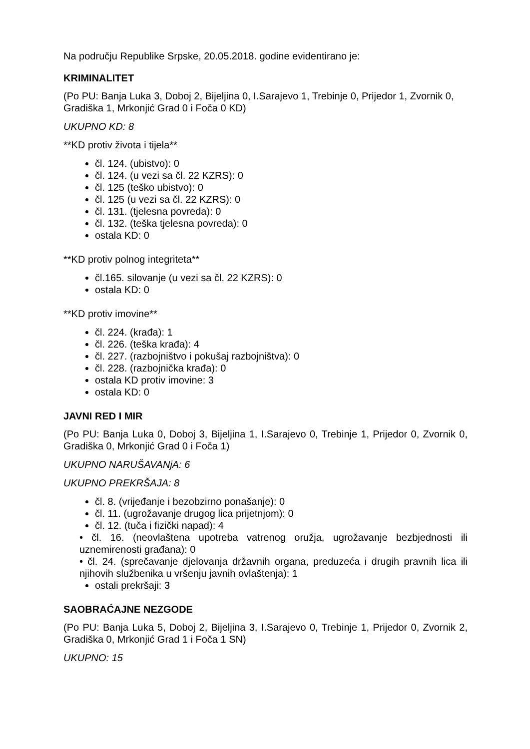Na području Republike Srpske, 20.05.2018. godine evidentirano je:
KRIMINALITET
(Po PU: Banja Luka 3, Doboj 2, Bijeljina 0, I.Sarajevo 1, Trebinje 0, Prijedor 1, Zvornik 0, Gradiška 1, Mrkonjić Grad 0 i Foča 0 KD)
UKUPNO KD: 8
**KD protiv života i tijela**
čl. 124. (ubistvo): 0
čl. 124. (u vezi sa čl. 22 KZRS): 0
čl. 125 (teško ubistvo): 0
čl. 125 (u vezi sa čl. 22 KZRS): 0
čl. 131. (tjelesna povreda): 0
čl. 132. (teška tjelesna povreda): 0
ostala KD: 0
**KD protiv polnog integriteta**
čl.165. silovanje (u vezi sa čl. 22 KZRS): 0
ostala KD: 0
**KD protiv imovine**
čl. 224. (krađa): 1
čl. 226. (teška krađa): 4
čl. 227. (razbojništvo i pokušaj razbojništva): 0
čl. 228. (razbojnička krađa): 0
ostala KD protiv imovine: 3
ostala KD: 0
JAVNI RED I MIR
(Po PU: Banja Luka 0, Doboj 3, Bijeljina 1, I.Sarajevo 0, Trebinje 1, Prijedor 0, Zvornik 0, Gradiška 0, Mrkonjić Grad 0 i Foča 1)
UKUPNO NARUŠAVANjA: 6
UKUPNO PREKRŠAJA: 8
čl. 8. (vrijeđanje i bezobzirno ponašanje): 0
čl. 11. (ugrožavanje drugog lica prijetnjom): 0
čl. 12. (tuča i fizički napad): 4
• čl. 16. (neovlaštena upotreba vatrenog oružja, ugrožavanje bezbjednosti ili uznemirenosti građana): 0
• čl. 24. (sprečavanje djelovanja državnih organa, preduzeća i drugih pravnih lica ili njihovih službenika u vršenju javnih ovlaštenja): 1
ostali prekršaji: 3
SAOBRAĆAJNE NEZGODE
(Po PU: Banja Luka 5, Doboj 2, Bijeljina 3, I.Sarajevo 0, Trebinje 1, Prijedor 0, Zvornik 2, Gradiška 0, Mrkonjić Grad 1 i Foča 1 SN)
UKUPNO: 15